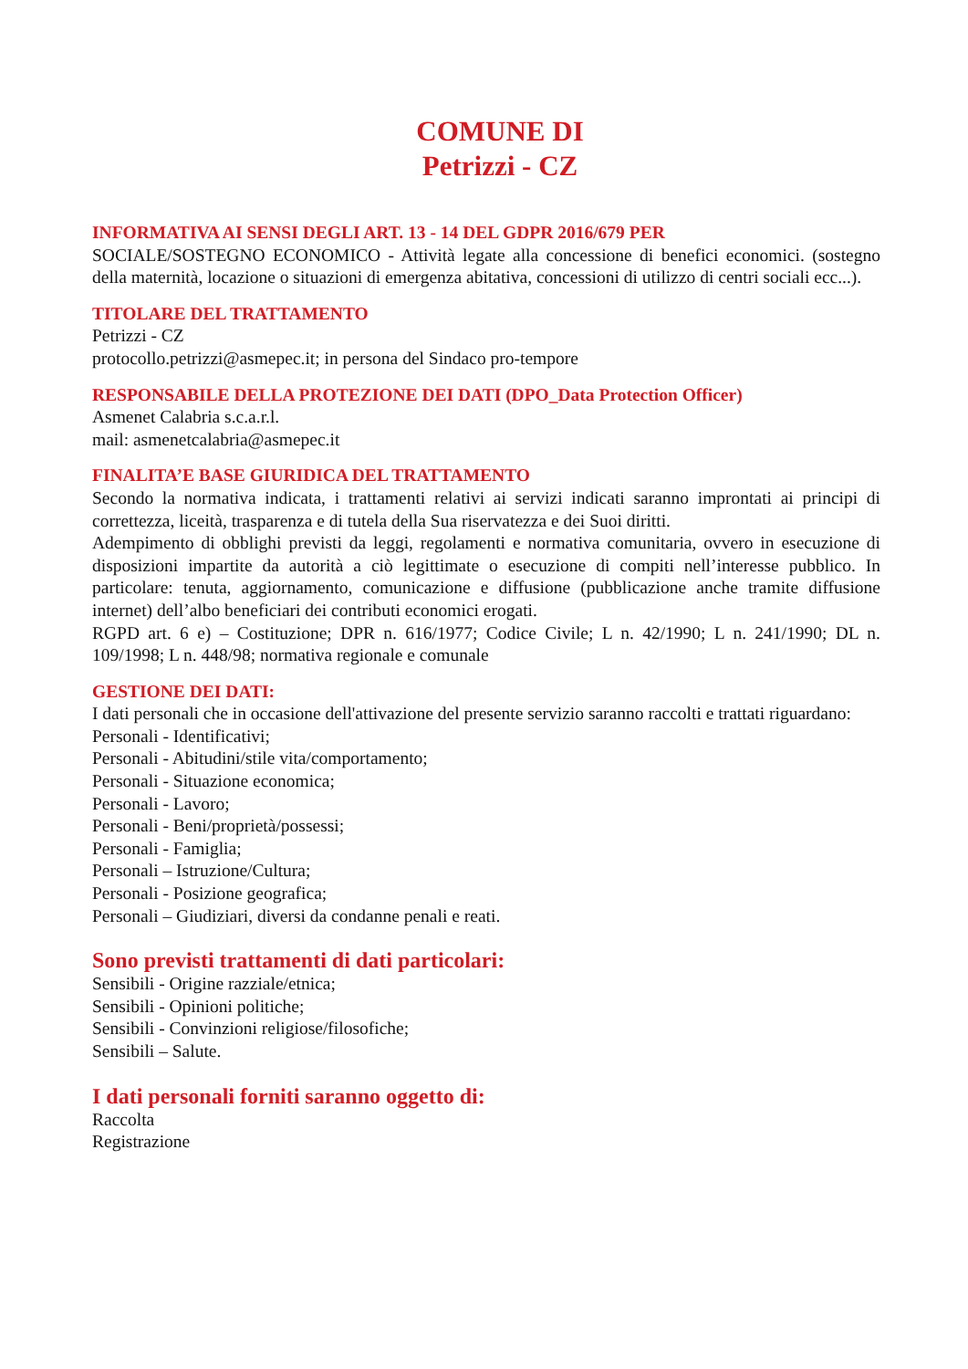COMUNE DI
Petrizzi - CZ
INFORMATIVA AI SENSI DEGLI ART. 13 - 14 DEL GDPR 2016/679 PER
SOCIALE/SOSTEGNO ECONOMICO - Attività legate alla concessione di benefici economici. (sostegno della maternità, locazione o situazioni di emergenza abitativa, concessioni di utilizzo di centri sociali ecc...).
TITOLARE DEL TRATTAMENTO
Petrizzi - CZ
protocollo.petrizzi@asmepec.it; in persona del Sindaco pro-tempore
RESPONSABILE DELLA PROTEZIONE DEI DATI (DPO_Data Protection Officer)
Asmenet Calabria s.c.a.r.l.
mail: asmenetcalabria@asmepec.it
FINALITA’E BASE GIURIDICA DEL TRATTAMENTO
Secondo la normativa indicata, i trattamenti relativi ai servizi indicati saranno improntati ai principi di correttezza, liceità, trasparenza e di tutela della Sua riservatezza e dei Suoi diritti.
Adempimento di obblighi previsti da leggi, regolamenti e normativa comunitaria, ovvero in esecuzione di disposizioni impartite da autorità a ciò legittimate o esecuzione di compiti nell’interesse pubblico. In particolare: tenuta, aggiornamento, comunicazione e diffusione (pubblicazione anche tramite diffusione internet) dell’albo beneficiari dei contributi economici erogati.
RGPD art. 6 e) – Costituzione; DPR n. 616/1977; Codice Civile; L n. 42/1990; L n. 241/1990; DL n. 109/1998; L n. 448/98; normativa regionale e comunale
GESTIONE DEI DATI:
I dati personali che in occasione dell'attivazione del presente servizio saranno raccolti e trattati riguardano:
Personali - Identificativi;
Personali - Abitudini/stile vita/comportamento;
Personali - Situazione economica;
Personali - Lavoro;
Personali - Beni/proprietà/possessi;
Personali - Famiglia;
Personali – Istruzione/Cultura;
Personali - Posizione geografica;
Personali – Giudiziari, diversi da condanne penali e reati.
Sono previsti trattamenti di dati particolari:
Sensibili - Origine razziale/etnica;
Sensibili - Opinioni politiche;
Sensibili - Convinzioni religiose/filosofiche;
Sensibili – Salute.
I dati personali forniti saranno oggetto di:
Raccolta
Registrazione